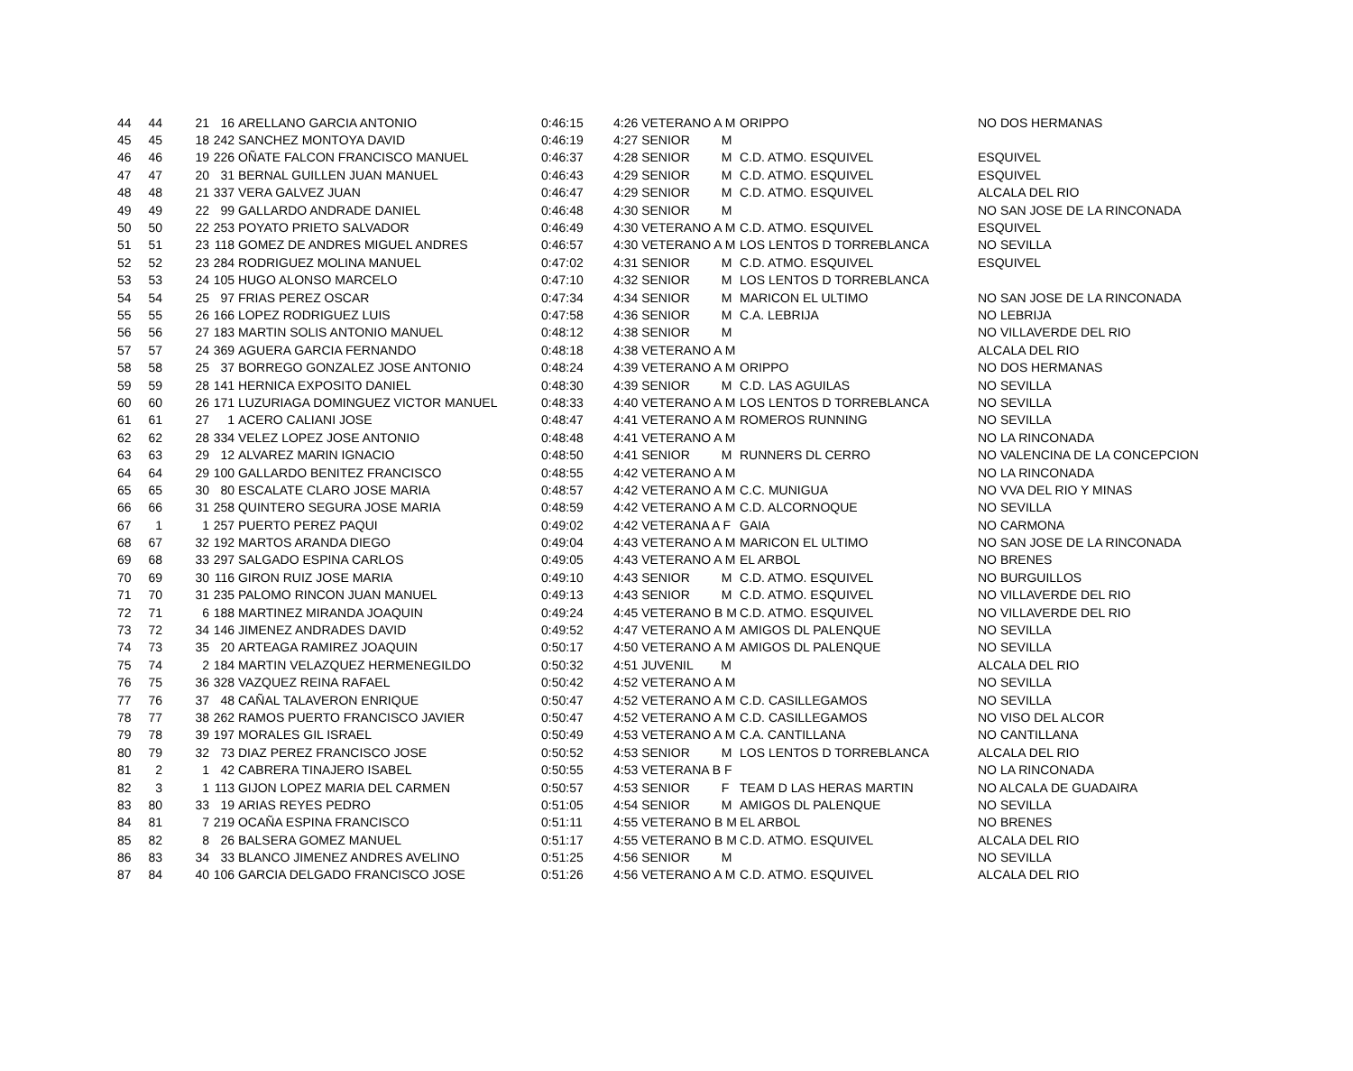| 44 | 44 | 21 | 16 | ARELLANO GARCIA ANTONIO | 0:46:15 | 4:26 VETERANO A M | ORIPPO | NO DOS HERMANAS |
| 45 | 45 | 18 | 242 | SANCHEZ MONTOYA DAVID | 0:46:19 | 4:27 SENIOR M | | |
| 46 | 46 | 19 | 226 | OÑATE FALCON FRANCISCO MANUEL | 0:46:37 | 4:28 SENIOR M | C.D. ATMO. ESQUIVEL | ESQUIVEL |
| 47 | 47 | 20 | 31 | BERNAL GUILLEN JUAN MANUEL | 0:46:43 | 4:29 SENIOR M | C.D. ATMO. ESQUIVEL | ESQUIVEL |
| 48 | 48 | 21 | 337 | VERA GALVEZ JUAN | 0:46:47 | 4:29 SENIOR M | C.D. ATMO. ESQUIVEL | ALCALA DEL RIO |
| 49 | 49 | 22 | 99 | GALLARDO ANDRADE DANIEL | 0:46:48 | 4:30 SENIOR M | | NO SAN JOSE DE LA RINCONADA |
| 50 | 50 | 22 | 253 | POYATO PRIETO SALVADOR | 0:46:49 | 4:30 VETERANO A M | C.D. ATMO. ESQUIVEL | ESQUIVEL |
| 51 | 51 | 23 | 118 | GOMEZ DE ANDRES MIGUEL ANDRES | 0:46:57 | 4:30 VETERANO A M | LOS LENTOS D TORREBLANCA | NO SEVILLA |
| 52 | 52 | 23 | 284 | RODRIGUEZ MOLINA MANUEL | 0:47:02 | 4:31 SENIOR M | C.D. ATMO. ESQUIVEL | ESQUIVEL |
| 53 | 53 | 24 | 105 | HUGO ALONSO MARCELO | 0:47:10 | 4:32 SENIOR M | LOS LENTOS D TORREBLANCA | |
| 54 | 54 | 25 | 97 | FRIAS PEREZ OSCAR | 0:47:34 | 4:34 SENIOR M | MARICON EL ULTIMO | NO SAN JOSE DE LA RINCONADA |
| 55 | 55 | 26 | 166 | LOPEZ RODRIGUEZ LUIS | 0:47:58 | 4:36 SENIOR M | C.A. LEBRIJA | NO LEBRIJA |
| 56 | 56 | 27 | 183 | MARTIN SOLIS ANTONIO MANUEL | 0:48:12 | 4:38 SENIOR M | | NO VILLAVERDE DEL RIO |
| 57 | 57 | 24 | 369 | AGUERA GARCIA FERNANDO | 0:48:18 | 4:38 VETERANO A M | | ALCALA DEL RIO |
| 58 | 58 | 25 | 37 | BORREGO GONZALEZ JOSE ANTONIO | 0:48:24 | 4:39 VETERANO A M | ORIPPO | NO DOS HERMANAS |
| 59 | 59 | 28 | 141 | HERNICA EXPOSITO DANIEL | 0:48:30 | 4:39 SENIOR M | C.D. LAS AGUILAS | NO SEVILLA |
| 60 | 60 | 26 | 171 | LUZURIAGA DOMINGUEZ VICTOR MANUEL | 0:48:33 | 4:40 VETERANO A M | LOS LENTOS D TORREBLANCA | NO SEVILLA |
| 61 | 61 | 27 | 1 | ACERO CALIANI JOSE | 0:48:47 | 4:41 VETERANO A M | ROMEROS RUNNING | NO SEVILLA |
| 62 | 62 | 28 | 334 | VELEZ LOPEZ JOSE ANTONIO | 0:48:48 | 4:41 VETERANO A M | | NO LA RINCONADA |
| 63 | 63 | 29 | 12 | ALVAREZ MARIN IGNACIO | 0:48:50 | 4:41 SENIOR M | RUNNERS DL CERRO | NO VALENCINA DE LA CONCEPCION |
| 64 | 64 | 29 | 100 | GALLARDO BENITEZ FRANCISCO | 0:48:55 | 4:42 VETERANO A M | | NO LA RINCONADA |
| 65 | 65 | 30 | 80 | ESCALATE CLARO JOSE MARIA | 0:48:57 | 4:42 VETERANO A M | C.C. MUNIGUA | NO VVA DEL RIO Y MINAS |
| 66 | 66 | 31 | 258 | QUINTERO SEGURA JOSE MARIA | 0:48:59 | 4:42 VETERANO A M | C.D. ALCORNOQUE | NO SEVILLA |
| 67 | 1 | 1 | 257 | PUERTO PEREZ PAQUI | 0:49:02 | 4:42 VETERANA A F | GAIA | NO CARMONA |
| 68 | 67 | 32 | 192 | MARTOS ARANDA DIEGO | 0:49:04 | 4:43 VETERANO A M | MARICON EL ULTIMO | NO SAN JOSE DE LA RINCONADA |
| 69 | 68 | 33 | 297 | SALGADO ESPINA CARLOS | 0:49:05 | 4:43 VETERANO A M | EL ARBOL | NO BRENES |
| 70 | 69 | 30 | 116 | GIRON RUIZ JOSE MARIA | 0:49:10 | 4:43 SENIOR M | C.D. ATMO. ESQUIVEL | NO BURGUILLOS |
| 71 | 70 | 31 | 235 | PALOMO RINCON JUAN MANUEL | 0:49:13 | 4:43 SENIOR M | C.D. ATMO. ESQUIVEL | NO VILLAVERDE DEL RIO |
| 72 | 71 | 6 | 188 | MARTINEZ MIRANDA JOAQUIN | 0:49:24 | 4:45 VETERANO B M | C.D. ATMO. ESQUIVEL | NO VILLAVERDE DEL RIO |
| 73 | 72 | 34 | 146 | JIMENEZ ANDRADES DAVID | 0:49:52 | 4:47 VETERANO A M | AMIGOS DL PALENQUE | NO SEVILLA |
| 74 | 73 | 35 | 20 | ARTEAGA RAMIREZ JOAQUIN | 0:50:17 | 4:50 VETERANO A M | AMIGOS DL PALENQUE | NO SEVILLA |
| 75 | 74 | 2 | 184 | MARTIN VELAZQUEZ HERMENEGILDO | 0:50:32 | 4:51 JUVENIL M | | ALCALA DEL RIO |
| 76 | 75 | 36 | 328 | VAZQUEZ REINA RAFAEL | 0:50:42 | 4:52 VETERANO A M | | NO SEVILLA |
| 77 | 76 | 37 | 48 | CAÑAL TALAVERON ENRIQUE | 0:50:47 | 4:52 VETERANO A M | C.D. CASILLEGAMOS | NO SEVILLA |
| 78 | 77 | 38 | 262 | RAMOS PUERTO FRANCISCO JAVIER | 0:50:47 | 4:52 VETERANO A M | C.D. CASILLEGAMOS | NO VISO DEL ALCOR |
| 79 | 78 | 39 | 197 | MORALES GIL ISRAEL | 0:50:49 | 4:53 VETERANO A M | C.A. CANTILLANA | NO CANTILLANA |
| 80 | 79 | 32 | 73 | DIAZ PEREZ FRANCISCO JOSE | 0:50:52 | 4:53 SENIOR M | LOS LENTOS D TORREBLANCA | ALCALA DEL RIO |
| 81 | 2 | 1 | 42 | CABRERA TINAJERO ISABEL | 0:50:55 | 4:53 VETERANA B F | | NO LA RINCONADA |
| 82 | 3 | 1 | 113 | GIJON LOPEZ MARIA DEL CARMEN | 0:50:57 | 4:53 SENIOR F | TEAM D LAS HERAS MARTIN | NO ALCALA DE GUADAIRA |
| 83 | 80 | 33 | 19 | ARIAS REYES PEDRO | 0:51:05 | 4:54 SENIOR M | AMIGOS DL PALENQUE | NO SEVILLA |
| 84 | 81 | 7 | 219 | OCAÑA ESPINA FRANCISCO | 0:51:11 | 4:55 VETERANO B M | EL ARBOL | NO BRENES |
| 85 | 82 | 8 | 26 | BALSERA GOMEZ MANUEL | 0:51:17 | 4:55 VETERANO B M | C.D. ATMO. ESQUIVEL | ALCALA DEL RIO |
| 86 | 83 | 34 | 33 | BLANCO JIMENEZ ANDRES AVELINO | 0:51:25 | 4:56 SENIOR M | | NO SEVILLA |
| 87 | 84 | 40 | 106 | GARCIA DELGADO FRANCISCO JOSE | 0:51:26 | 4:56 VETERANO A M | C.D. ATMO. ESQUIVEL | ALCALA DEL RIO |